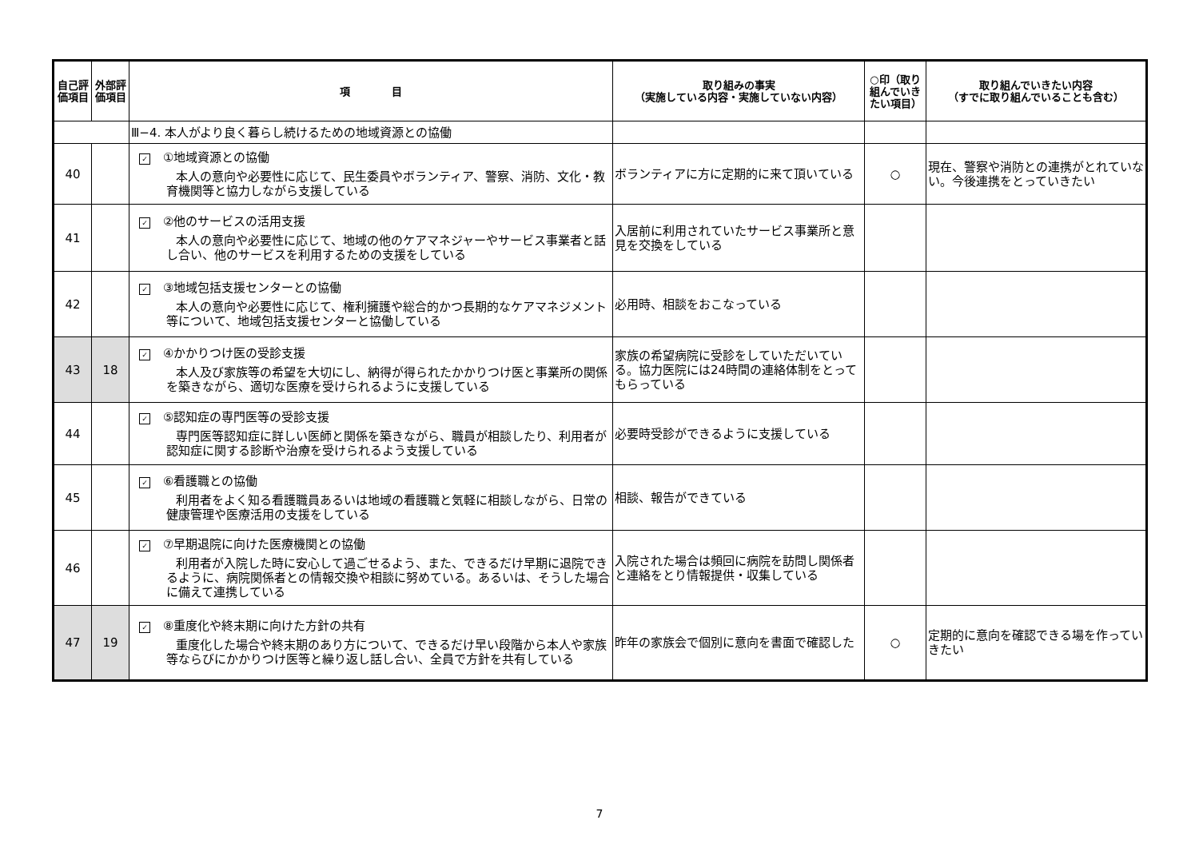| 自己評価項目 | 外部評価項目 | 項 目 | 取り組みの事実 （実施している内容・実施していない内容） | ○印（取り組んでいきたい項目） | 取り組んでいきたい内容 （すでに取り組んでいることも含む） |
| --- | --- | --- | --- | --- | --- |
| | | Ⅲ−4. 本人がより良く暮らし続けるための地域資源との協働 | | | |
| 40 | | ✓ ①地域資源との協働 本人の意向や必要性に応じて、民生委員やボランティア、警察、消防、文化・教育機関等と協力しながら支援している | ボランティアに方に定期的に来て頂いている | ○ | 現在、警察や消防との連携がとれていない。今後連携をとっていきたい |
| 41 | | ✓ ②他のサービスの活用支援 本人の意向や必要性に応じて、地域の他のケアマネジャーやサービス事業者と話し合い、他のサービスを利用するための支援をしている | 入居前に利用されていたサービス事業所と意見を交換をしている | | |
| 42 | | ✓ ③地域包括支援センターとの協働 本人の意向や必要性に応じて、権利擁護や総合的かつ長期的なケアマネジメント等について、地域包括支援センターと協働している | 必用時、相談をおこなっている | | |
| 43 | 18 | ✓ ④かかりつけ医の受診支援 本人及び家族等の希望を大切にし、納得が得られたかかりつけ医と事業所の関係を築きながら、適切な医療を受けられるように支援している | 家族の希望病院に受診をしていただいている。協力医院には24時間の連絡体制をとってもらっている | | |
| 44 | | ✓ ⑤認知症の専門医等の受診支援 専門医等認知症に詳しい医師と関係を築きながら、職員が相談したり、利用者が認知症に関する診断や治療を受けられるよう支援している | 必要時受診ができるように支援している | | |
| 45 | | ✓ ⑥看護職との協働 利用者をよく知る看護職員あるいは地域の看護職と気軽に相談しながら、日常の健康管理や医療活用の支援をしている | 相談、報告ができている | | |
| 46 | | ✓ ⑦早期退院に向けた医療機関との協働 利用者が入院した時に安心して過ごせるよう、また、できるだけ早期に退院できるように、病院関係者との情報交換や相談に努めている。あるいは、そうした場合に備えて連携している | 入院された場合は頻回に病院を訪問し関係者と連絡をとり情報提供・収集している | | |
| 47 | 19 | ✓ ⑧重度化や終末期に向けた方針の共有 重度化した場合や終末期のあり方について、できるだけ早い段階から本人や家族等ならびにかかりつけ医等と繰り返し話し合い、全員で方針を共有している | 昨年の家族会で個別に意向を書面で確認した | ○ | 定期的に意向を確認できる場を作っていきたい |
7